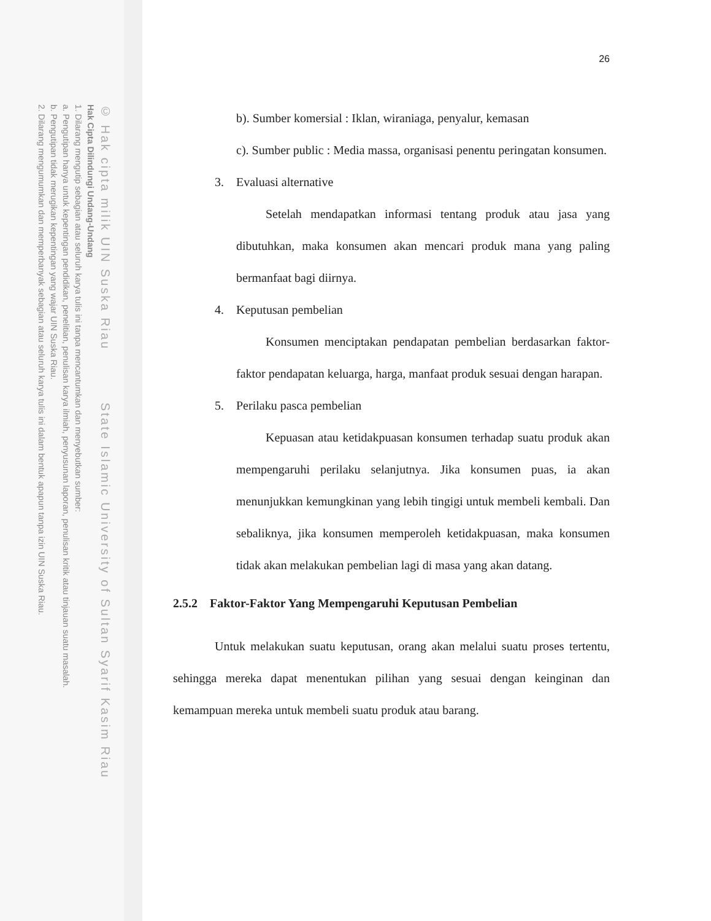© Hak cipta milik UIN Suska Riau State Islamic University of Sultan Syarif Kasim Riau
Hak Cipta Dilindungi Undang-Undang
1. Dilarang mengutip sebagian atau seluruh karya tulis ini tanpa mencantumkan dan menyebutkan sumber:
a. Pengutipan hanya untuk kepentingan pendidikan, penelitian, penulisan karya ilmiah, penyusunan laporan, penulisan kritik atau tinjauan suatu masalah.
b. Pengutipan tidak merugikan kepentingan yang wajar UIN Suska Riau.
2. Dilarang mengumumkan dan memperbanyak sebagian atau seluruh karya tulis ini dalam bentuk apapun tanpa izin UIN Suska Riau.
26
b). Sumber komersial : Iklan, wiraniaga, penyalur, kemasan
c). Sumber public : Media massa, organisasi penentu peringatan konsumen.
3. Evaluasi alternative
Setelah mendapatkan informasi tentang produk atau jasa yang dibutuhkan, maka konsumen akan mencari produk mana yang paling bermanfaat bagi diirnya.
4. Keputusan pembelian
Konsumen menciptakan pendapatan pembelian berdasarkan faktor-faktor pendapatan keluarga, harga, manfaat produk sesuai dengan harapan.
5. Perilaku pasca pembelian
Kepuasan atau ketidakpuasan konsumen terhadap suatu produk akan mempengaruhi perilaku selanjutnya. Jika konsumen puas, ia akan menunjukkan kemungkinan yang lebih tingigi untuk membeli kembali. Dan sebaliknya, jika konsumen memperoleh ketidakpuasan, maka konsumen tidak akan melakukan pembelian lagi di masa yang akan datang.
2.5.2 Faktor-Faktor Yang Mempengaruhi Keputusan Pembelian
Untuk melakukan suatu keputusan, orang akan melalui suatu proses tertentu, sehingga mereka dapat menentukan pilihan yang sesuai dengan keinginan dan kemampuan mereka untuk membeli suatu produk atau barang.